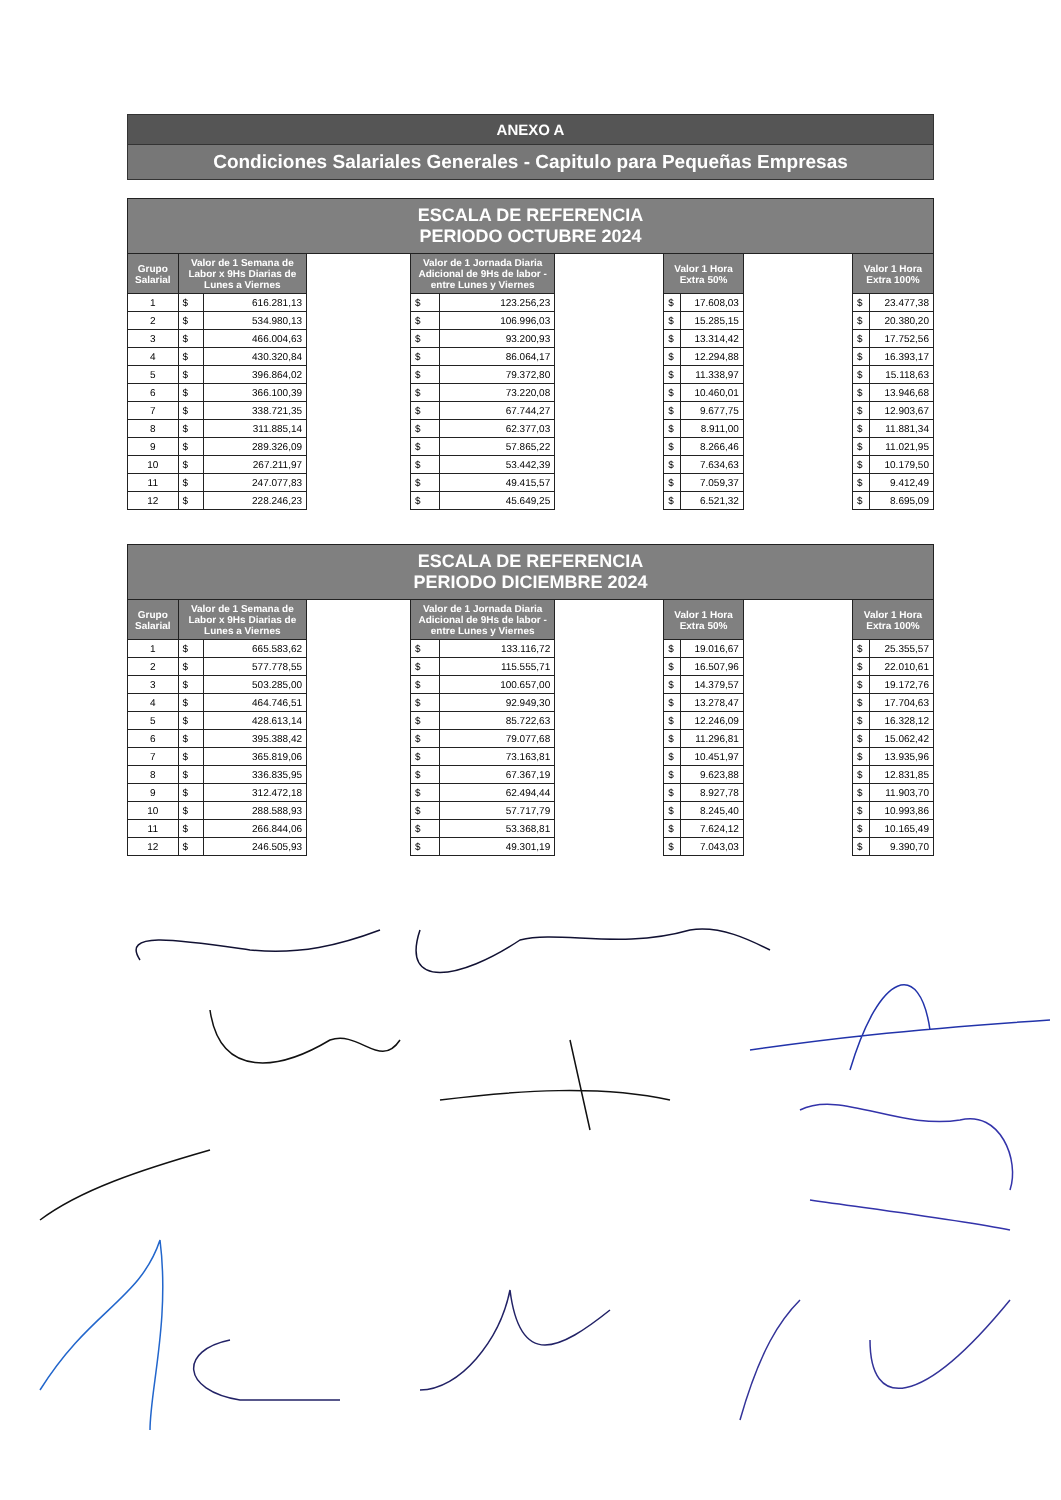ANEXO A
Condiciones Salariales Generales - Capitulo para Pequeñas Empresas
| ESCALA DE REFERENCIA PERIODO OCTUBRE 2024 | | | | | | | | | | | |
| --- | --- | --- | --- | --- | --- | --- | --- | --- | --- | --- | --- |
| Grupo Salarial | Valor de 1 Semana de Labor x 9Hs Diarias de Lunes a Viernes | | | Valor de 1 Jornada Diaria Adicional de 9Hs de labor - entre Lunes y Viernes | | | Valor 1 Hora Extra 50% | | | Valor 1 Hora Extra 100% | |
| 1 | $ | 616.281,13 | | $ | 123.256,23 | | $ | 17.608,03 | | $ | 23.477,38 |
| 2 | $ | 534.980,13 | | $ | 106.996,03 | | $ | 15.285,15 | | $ | 20.380,20 |
| 3 | $ | 466.004,63 | | $ | 93.200,93 | | $ | 13.314,42 | | $ | 17.752,56 |
| 4 | $ | 430.320,84 | | $ | 86.064,17 | | $ | 12.294,88 | | $ | 16.393,17 |
| 5 | $ | 396.864,02 | | $ | 79.372,80 | | $ | 11.338,97 | | $ | 15.118,63 |
| 6 | $ | 366.100,39 | | $ | 73.220,08 | | $ | 10.460,01 | | $ | 13.946,68 |
| 7 | $ | 338.721,35 | | $ | 67.744,27 | | $ | 9.677,75 | | $ | 12.903,67 |
| 8 | $ | 311.885,14 | | $ | 62.377,03 | | $ | 8.911,00 | | $ | 11.881,34 |
| 9 | $ | 289.326,09 | | $ | 57.865,22 | | $ | 8.266,46 | | $ | 11.021,95 |
| 10 | $ | 267.211,97 | | $ | 53.442,39 | | $ | 7.634,63 | | $ | 10.179,50 |
| 11 | $ | 247.077,83 | | $ | 49.415,57 | | $ | 7.059,37 | | $ | 9.412,49 |
| 12 | $ | 228.246,23 | | $ | 45.649,25 | | $ | 6.521,32 | | $ | 8.695,09 |
| ESCALA DE REFERENCIA PERIODO DICIEMBRE 2024 | | | | | | | | | | | |
| --- | --- | --- | --- | --- | --- | --- | --- | --- | --- | --- | --- |
| Grupo Salarial | Valor de 1 Semana de Labor x 9Hs Diarias de Lunes a Viernes | | | Valor de 1 Jornada Diaria Adicional de 9Hs de labor - entre Lunes y Viernes | | | Valor 1 Hora Extra 50% | | | Valor 1 Hora Extra 100% | |
| 1 | $ | 665.583,62 | | $ | 133.116,72 | | $ | 19.016,67 | | $ | 25.355,57 |
| 2 | $ | 577.778,55 | | $ | 115.555,71 | | $ | 16.507,96 | | $ | 22.010,61 |
| 3 | $ | 503.285,00 | | $ | 100.657,00 | | $ | 14.379,57 | | $ | 19.172,76 |
| 4 | $ | 464.746,51 | | $ | 92.949,30 | | $ | 13.278,47 | | $ | 17.704,63 |
| 5 | $ | 428.613,14 | | $ | 85.722,63 | | $ | 12.246,09 | | $ | 16.328,12 |
| 6 | $ | 395.388,42 | | $ | 79.077,68 | | $ | 11.296,81 | | $ | 15.062,42 |
| 7 | $ | 365.819,06 | | $ | 73.163,81 | | $ | 10.451,97 | | $ | 13.935,96 |
| 8 | $ | 336.835,95 | | $ | 67.367,19 | | $ | 9.623,88 | | $ | 12.831,85 |
| 9 | $ | 312.472,18 | | $ | 62.494,44 | | $ | 8.927,78 | | $ | 11.903,70 |
| 10 | $ | 288.588,93 | | $ | 57.717,79 | | $ | 8.245,40 | | $ | 10.993,86 |
| 11 | $ | 266.844,06 | | $ | 53.368,81 | | $ | 7.624,12 | | $ | 10.165,49 |
| 12 | $ | 246.505,93 | | $ | 49.301,19 | | $ | 7.043,03 | | $ | 9.390,70 |